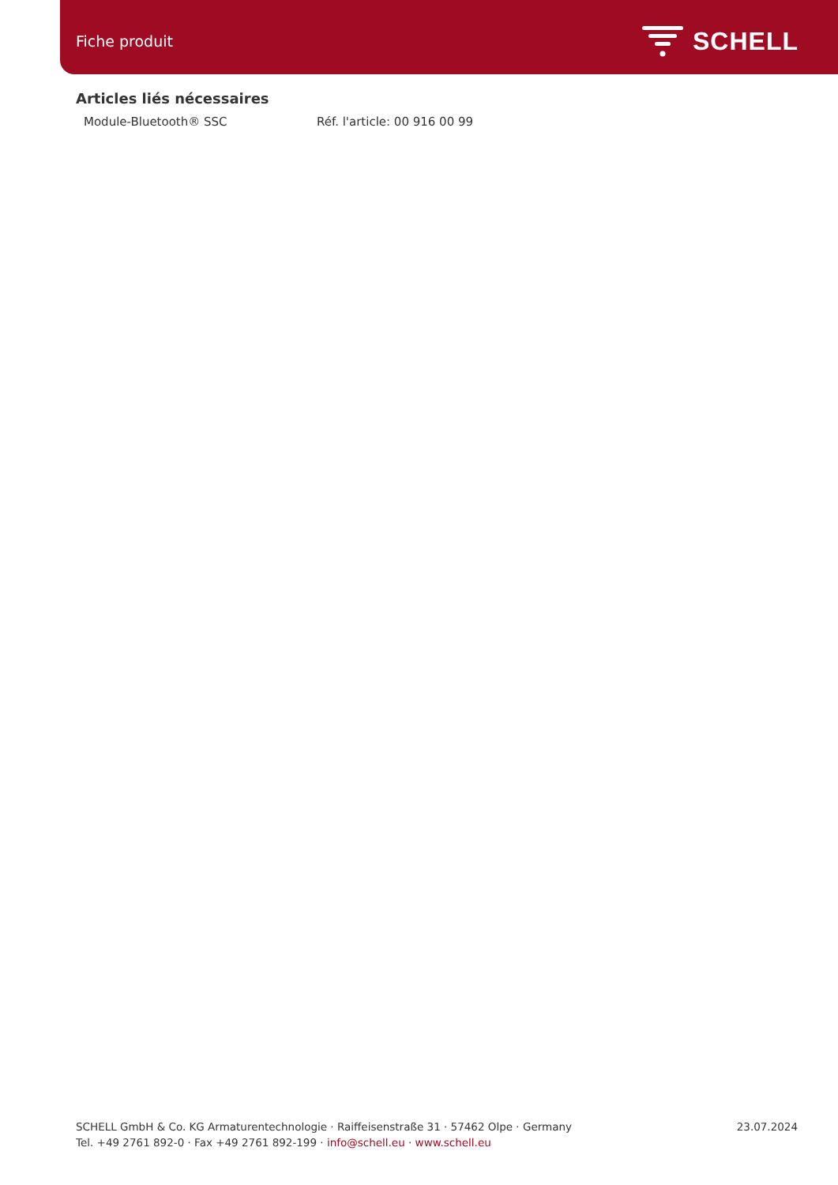Fiche produit SCHELL
Articles liés nécessaires
Module-Bluetooth® SSC Réf. l'article: 00 916 00 99
SCHELL GmbH & Co. KG Armaturentechnologie · Raiffeisenstraße 31 · 57462 Olpe · Germany
Tel. +49 2761 892-0 · Fax +49 2761 892-199 · info@schell.eu · www.schell.eu
23.07.2024